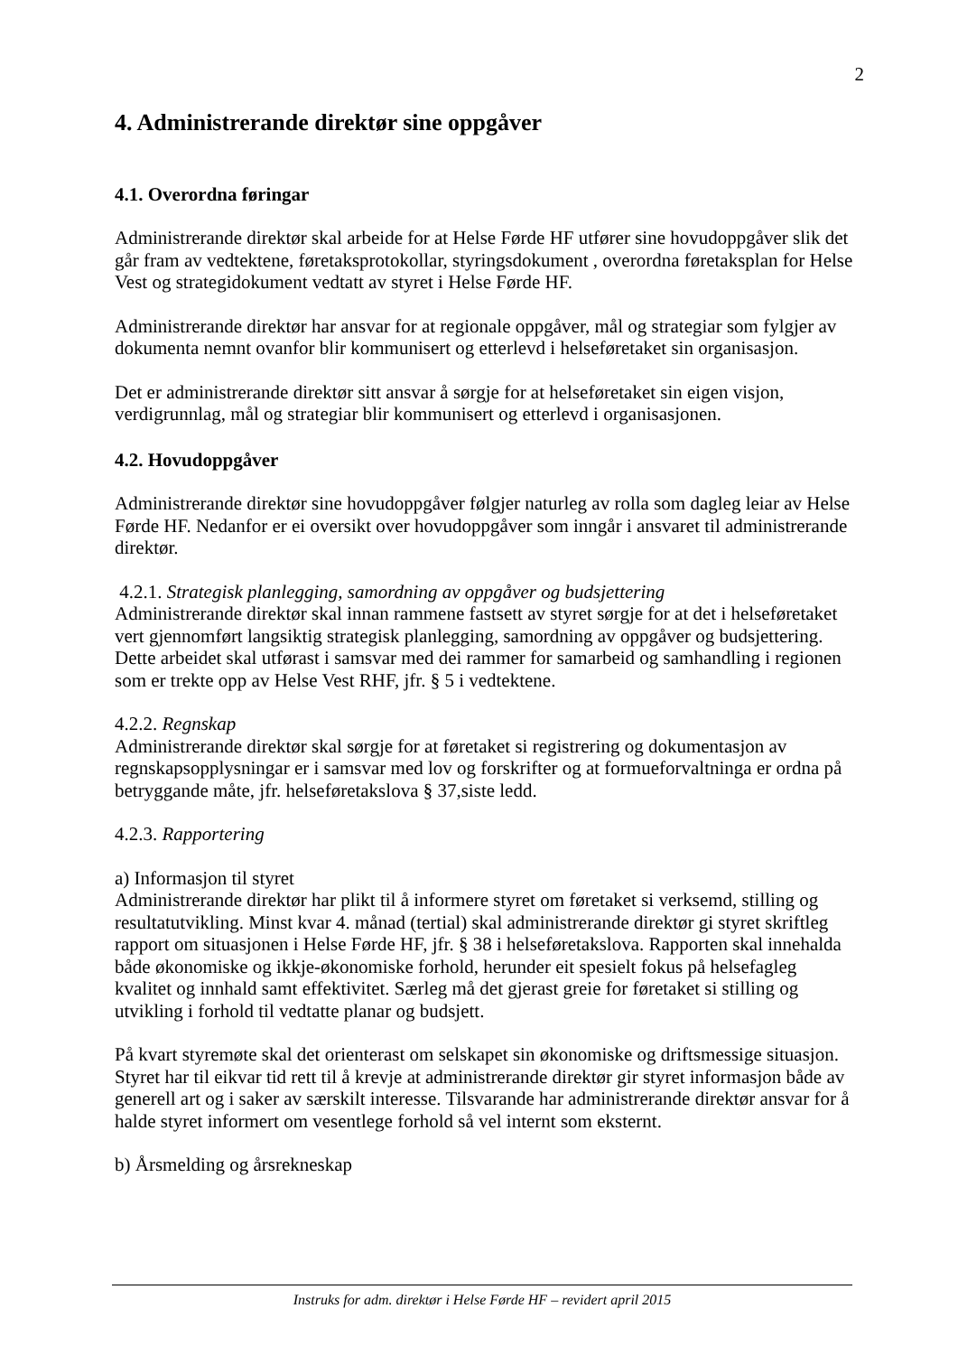2
4. Administrerande direktør sine oppgåver
4.1. Overordna føringar
Administrerande direktør skal arbeide for at Helse Førde HF utfører sine hovudoppgåver slik det går fram av vedtektene, føretaksprotokollar, styringsdokument , overordna føretaksplan for Helse Vest og strategidokument vedtatt av styret i Helse Førde HF.
Administrerande direktør har ansvar for at regionale oppgåver, mål og strategiar som fylgjer av dokumenta nemnt ovanfor blir kommunisert og etterlevd i helseføretaket sin organisasjon.
Det er administrerande direktør sitt ansvar å sørgje for at helseføretaket sin eigen visjon, verdigrunnlag, mål og strategiar blir kommunisert og etterlevd i organisasjonen.
4.2. Hovudoppgåver
Administrerande direktør sine hovudoppgåver følgjer naturleg av rolla som dagleg leiar av Helse Førde HF. Nedanfor er ei oversikt over hovudoppgåver som inngår i ansvaret til administrerande direktør.
4.2.1. Strategisk planlegging, samordning av oppgåver og budsjettering
Administrerande direktør skal innan rammene fastsett av styret sørgje for at det i helseføretaket vert gjennomført langsiktig strategisk planlegging, samordning av oppgåver og budsjettering. Dette arbeidet skal utførast i samsvar med dei rammer for samarbeid og samhandling i regionen som er trekte opp av Helse Vest RHF, jfr. § 5 i vedtektene.
4.2.2. Regnskap
Administrerande direktør skal sørgje for at føretaket si registrering og dokumentasjon av regnskapsopplysningar er i samsvar med lov og forskrifter og at formueforvaltninga er ordna på betryggande måte, jfr. helseføretakslova § 37,siste ledd.
4.2.3. Rapportering
a) Informasjon til styret
Administrerande direktør har plikt til å informere styret om føretaket si verksemd, stilling og resultatutvikling. Minst kvar 4. månad (tertial) skal administrerande direktør gi styret skriftleg rapport om situasjonen i Helse Førde HF, jfr. § 38 i helseføretakslova. Rapporten skal innehalda både økonomiske og ikkje-økonomiske forhold, herunder eit spesielt fokus på helsefagleg kvalitet og innhald samt effektivitet. Særleg må det gjerast greie for føretaket si stilling og utvikling i forhold til vedtatte planar og budsjett.
På kvart styremøte skal det orienterast om selskapet sin økonomiske og driftsmessige situasjon. Styret har til eikvar tid rett til å krevje at administrerande direktør gir styret informasjon både av generell art og i saker av særskilt interesse. Tilsvarande har administrerande direktør ansvar for å halde styret informert om vesentlege forhold så vel internt som eksternt.
b) Årsmelding og årsrekneskap
Instruks for adm. direktør i Helse Førde HF – revidert april 2015